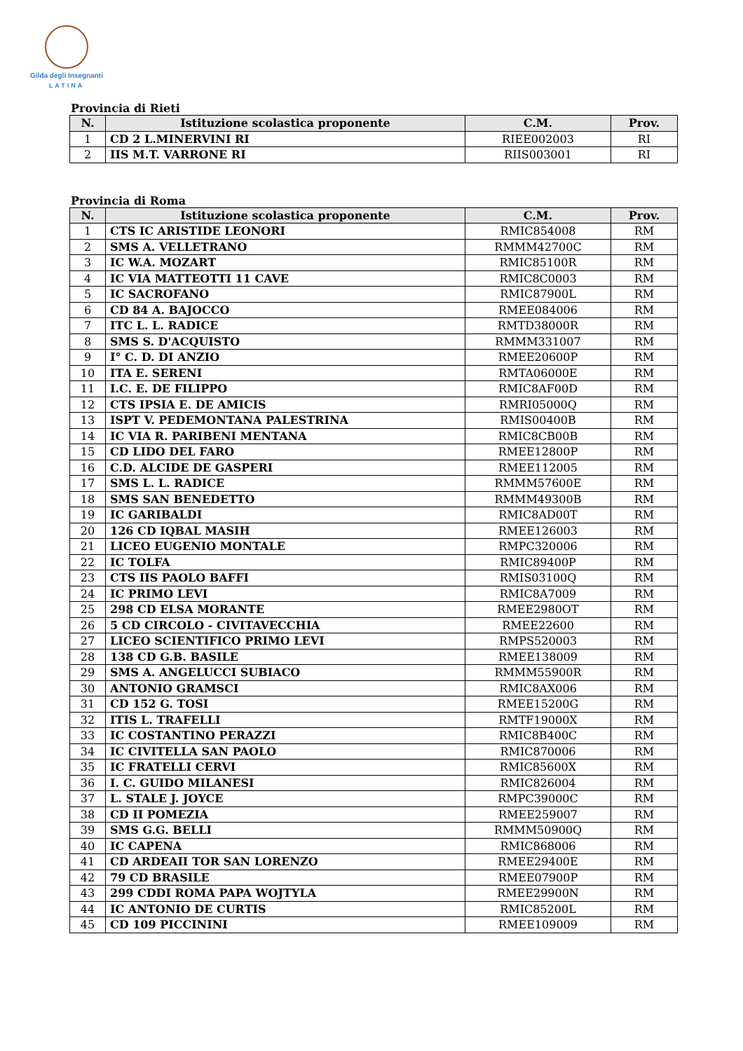Gilda degli Insegnanti
LATINA
Provincia di Rieti
| N. | Istituzione scolastica proponente | C.M. | Prov. |
| --- | --- | --- | --- |
| 1 | CD 2 L.MINERVINI RI | RIEE002003 | RI |
| 2 | IIS M.T. VARRONE RI | RIIS003001 | RI |
Provincia di Roma
| N. | Istituzione scolastica proponente | C.M. | Prov. |
| --- | --- | --- | --- |
| 1 | CTS IC ARISTIDE LEONORI | RMIC854008 | RM |
| 2 | SMS A. VELLETRANO | RMMM42700C | RM |
| 3 | IC W.A. MOZART | RMIC85100R | RM |
| 4 | IC VIA MATTEOTTI 11 CAVE | RMIC8C0003 | RM |
| 5 | IC SACROFANO | RMIC87900L | RM |
| 6 | CD 84 A. BAJOCCO | RMEE084006 | RM |
| 7 | ITC L. L. RADICE | RMTD38000R | RM |
| 8 | SMS S. D'ACQUISTO | RMMM331007 | RM |
| 9 | I° C. D. DI ANZIO | RMEE20600P | RM |
| 10 | ITA E. SERENI | RMTA06000E | RM |
| 11 | I.C. E. DE FILIPPO | RMIC8AF00D | RM |
| 12 | CTS IPSIA E. DE AMICIS | RMRI05000Q | RM |
| 13 | ISPT V. PEDEMONTANA PALESTRINA | RMIS00400B | RM |
| 14 | IC VIA R. PARIBENI MENTANA | RMIC8CB00B | RM |
| 15 | CD LIDO DEL FARO | RMEE12800P | RM |
| 16 | C.D. ALCIDE DE GASPERI | RMEE112005 | RM |
| 17 | SMS L. L. RADICE | RMMM57600E | RM |
| 18 | SMS SAN BENEDETTO | RMMM49300B | RM |
| 19 | IC GARIBALDI | RMIC8AD00T | RM |
| 20 | 126 CD IQBAL MASIH | RMEE126003 | RM |
| 21 | LICEO EUGENIO MONTALE | RMPC320006 | RM |
| 22 | IC TOLFA | RMIC89400P | RM |
| 23 | CTS IIS PAOLO BAFFI | RMIS03100Q | RM |
| 24 | IC PRIMO LEVI | RMIC8A7009 | RM |
| 25 | 298 CD ELSA MORANTE | RMEE2980OT | RM |
| 26 | 5 CD CIRCOLO - CIVITAVECCHIA | RMEE22600 | RM |
| 27 | LICEO SCIENTIFICO PRIMO LEVI | RMPS520003 | RM |
| 28 | 138 CD G.B. BASILE | RMEE138009 | RM |
| 29 | SMS A. ANGELUCCI SUBIACO | RMMM55900R | RM |
| 30 | ANTONIO GRAMSCI | RMIC8AX006 | RM |
| 31 | CD 152 G. TOSI | RMEE15200G | RM |
| 32 | ITIS L. TRAFELLI | RMTF19000X | RM |
| 33 | IC COSTANTINO PERAZZI | RMIC8B400C | RM |
| 34 | IC CIVITELLA SAN PAOLO | RMIC870006 | RM |
| 35 | IC FRATELLI CERVI | RMIC85600X | RM |
| 36 | I. C. GUIDO MILANESI | RMIC826004 | RM |
| 37 | L. STALE J. JOYCE | RMPC39000C | RM |
| 38 | CD II POMEZIA | RMEE259007 | RM |
| 39 | SMS G.G. BELLI | RMMM50900Q | RM |
| 40 | IC CAPENA | RMIC868006 | RM |
| 41 | CD ARDEAII TOR SAN LORENZO | RMEE29400E | RM |
| 42 | 79 CD BRASILE | RMEE07900P | RM |
| 43 | 299 CDDI ROMA PAPA WOJTYLA | RMEE29900N | RM |
| 44 | IC ANTONIO DE CURTIS | RMIC85200L | RM |
| 45 | CD 109 PICCININI | RMEE109009 | RM |